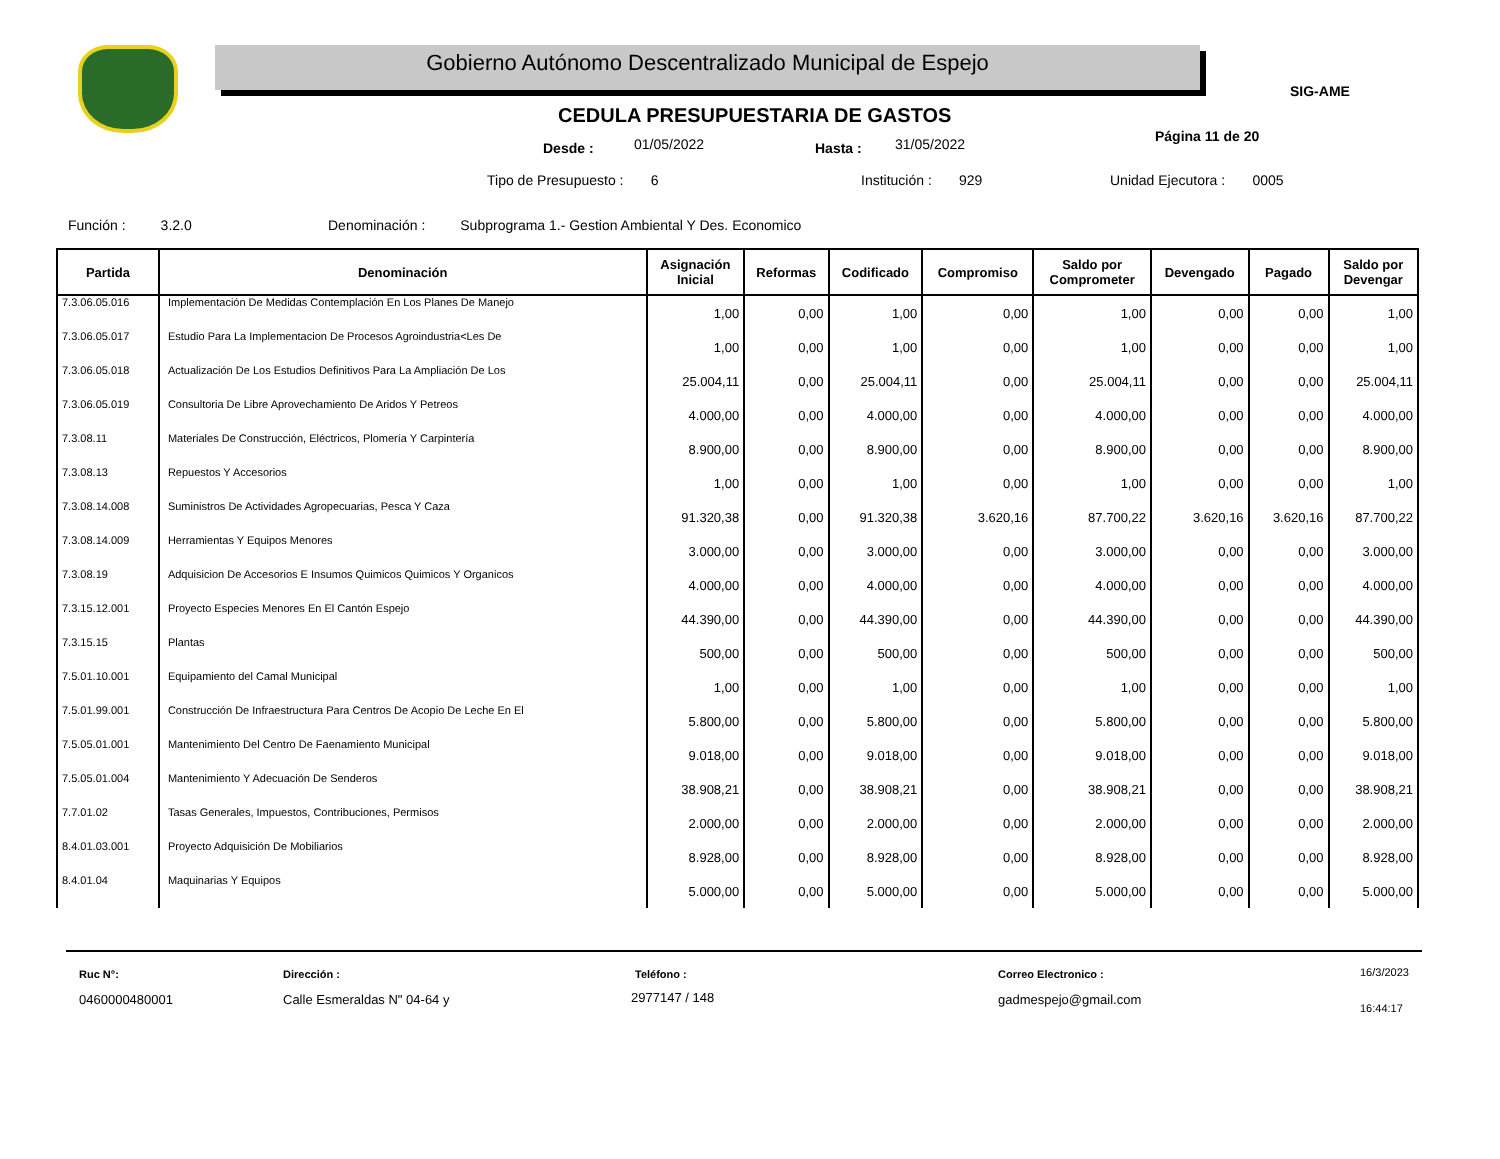Gobierno Autónomo Descentralizado Municipal de Espejo
SIG-AME
CEDULA PRESUPUESTARIA DE GASTOS
Desde : 01/05/2022 Hasta : 31/05/2022 Página 11 de 20
Tipo de Presupuesto : 6 Institución : 929 Unidad Ejecutora : 0005
Función : 3.2.0
Denominación : Subprograma 1.- Gestion Ambiental Y Des. Economico
| Partida | Denominación | Asignación Inicial | Reformas | Codificado | Compromiso | Saldo por Comprometer | Devengado | Pagado | Saldo por Devengar |
| --- | --- | --- | --- | --- | --- | --- | --- | --- | --- |
| 7.3.06.05.016 | Implementación De Medidas Contemplación En Los Planes De Manejo | 1,00 | 0,00 | 1,00 | 0,00 | 1,00 | 0,00 | 0,00 | 1,00 |
| 7.3.06.05.017 | Estudio Para La Implementacion De Procesos Agroindustria<Les De | 1,00 | 0,00 | 1,00 | 0,00 | 1,00 | 0,00 | 0,00 | 1,00 |
| 7.3.06.05.018 | Actualización De Los Estudios Definitivos Para La Ampliación De Los | 25.004,11 | 0,00 | 25.004,11 | 0,00 | 25.004,11 | 0,00 | 0,00 | 25.004,11 |
| 7.3.06.05.019 | Consultoria De Libre Aprovechamiento De Aridos Y Petreos | 4.000,00 | 0,00 | 4.000,00 | 0,00 | 4.000,00 | 0,00 | 0,00 | 4.000,00 |
| 7.3.08.11 | Materiales De Construcción, Eléctricos, Plomería Y Carpintería | 8.900,00 | 0,00 | 8.900,00 | 0,00 | 8.900,00 | 0,00 | 0,00 | 8.900,00 |
| 7.3.08.13 | Repuestos Y Accesorios | 1,00 | 0,00 | 1,00 | 0,00 | 1,00 | 0,00 | 0,00 | 1,00 |
| 7.3.08.14.008 | Suministros De Actividades Agropecuarias, Pesca Y Caza | 91.320,38 | 0,00 | 91.320,38 | 3.620,16 | 87.700,22 | 3.620,16 | 3.620,16 | 87.700,22 |
| 7.3.08.14.009 | Herramientas Y Equipos Menores | 3.000,00 | 0,00 | 3.000,00 | 0,00 | 3.000,00 | 0,00 | 0,00 | 3.000,00 |
| 7.3.08.19 | Adquisicion De Accesorios E Insumos Quimicos Quimicos Y Organicos | 4.000,00 | 0,00 | 4.000,00 | 0,00 | 4.000,00 | 0,00 | 0,00 | 4.000,00 |
| 7.3.15.12.001 | Proyecto Especies Menores En El Cantón Espejo | 44.390,00 | 0,00 | 44.390,00 | 0,00 | 44.390,00 | 0,00 | 0,00 | 44.390,00 |
| 7.3.15.15 | Plantas | 500,00 | 0,00 | 500,00 | 0,00 | 500,00 | 0,00 | 0,00 | 500,00 |
| 7.5.01.10.001 | Equipamiento del Camal Municipal | 1,00 | 0,00 | 1,00 | 0,00 | 1,00 | 0,00 | 0,00 | 1,00 |
| 7.5.01.99.001 | Construcción De Infraestructura Para Centros De Acopio De Leche En El | 5.800,00 | 0,00 | 5.800,00 | 0,00 | 5.800,00 | 0,00 | 0,00 | 5.800,00 |
| 7.5.05.01.001 | Mantenimiento Del Centro De Faenamiento Municipal | 9.018,00 | 0,00 | 9.018,00 | 0,00 | 9.018,00 | 0,00 | 0,00 | 9.018,00 |
| 7.5.05.01.004 | Mantenimiento Y Adecuación De Senderos | 38.908,21 | 0,00 | 38.908,21 | 0,00 | 38.908,21 | 0,00 | 0,00 | 38.908,21 |
| 7.7.01.02 | Tasas Generales, Impuestos, Contribuciones, Permisos | 2.000,00 | 0,00 | 2.000,00 | 0,00 | 2.000,00 | 0,00 | 0,00 | 2.000,00 |
| 8.4.01.03.001 | Proyecto Adquisición De Mobiliarios | 8.928,00 | 0,00 | 8.928,00 | 0,00 | 8.928,00 | 0,00 | 0,00 | 8.928,00 |
| 8.4.01.04 | Maquinarias Y Equipos | 5.000,00 | 0,00 | 5.000,00 | 0,00 | 5.000,00 | 0,00 | 0,00 | 5.000,00 |
Ruc N°:
0460000480001
Dirección :
Calle Esmeraldas N" 04-64 y
Teléfono :
2977147 / 148
Correo Electronico :
gadmespejo@gmail.com
16/3/2023
16:44:17